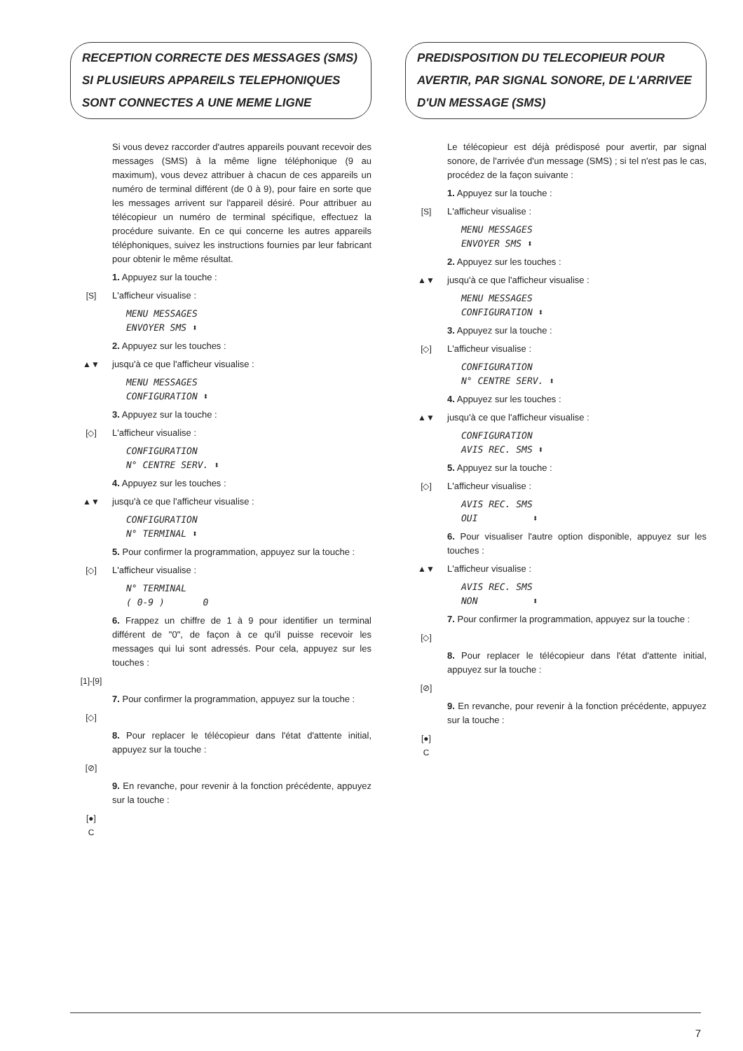RECEPTION CORRECTE DES MESSAGES (SMS)
SI PLUSIEURS APPAREILS TELEPHONIQUES
SONT CONNECTES A UNE MEME LIGNE
Si vous devez raccorder d'autres appareils pouvant recevoir des messages (SMS) à la même ligne téléphonique (9 au maximum), vous devez attribuer à chacun de ces appareils un numéro de terminal différent (de 0 à 9), pour faire en sorte que les messages arrivent sur l'appareil désiré. Pour attribuer au télécopieur un numéro de terminal spécifique, effectuez la procédure suivante. En ce qui concerne les autres appareils téléphoniques, suivez les instructions fournies par leur fabricant pour obtenir le même résultat.
1. Appuyez sur la touche :
[S] L'afficheur visualise :
MENU MESSAGES
ENVOYER SMS ⬍
2. Appuyez sur les touches :
▲▼ jusqu'à ce que l'afficheur visualise :
MENU MESSAGES
CONFIGURATION ⬍
3. Appuyez sur la touche :
[◇] L'afficheur visualise :
CONFIGURATION
N° CENTRE SERV. ⬍
4. Appuyez sur les touches :
▲▼ jusqu'à ce que l'afficheur visualise :
CONFIGURATION
N° TERMINAL ⬍
5. Pour confirmer la programmation, appuyez sur la touche :
[◇] L'afficheur visualise :
N° TERMINAL
( 0-9 ) 0
6. Frappez un chiffre de 1 à 9 pour identifier un terminal différent de "0", de façon à ce qu'il puisse recevoir les messages qui lui sont adressés. Pour cela, appuyez sur les touches :
[1]-[9]
7. Pour confirmer la programmation, appuyez sur la touche :
[◇]
8. Pour replacer le télécopieur dans l'état d'attente initial, appuyez sur la touche :
[⊘]
9. En revanche, pour revenir à la fonction précédente, appuyez sur la touche :
[●]
C
PREDISPOSITION DU TELECOPIEUR POUR
AVERTIR, PAR SIGNAL SONORE, DE L'ARRIVEE
D'UN MESSAGE (SMS)
Le télécopieur est déjà prédisposé pour avertir, par signal sonore, de l'arrivée d'un message (SMS) ; si tel n'est pas le cas, procédez de la façon suivante :
1. Appuyez sur la touche :
[S] L'afficheur visualise :
MENU MESSAGES
ENVOYER SMS ⬍
2. Appuyez sur les touches :
▲▼ jusqu'à ce que l'afficheur visualise :
MENU MESSAGES
CONFIGURATION ⬍
3. Appuyez sur la touche :
[◇] L'afficheur visualise :
CONFIGURATION
N° CENTRE SERV. ⬍
4. Appuyez sur les touches :
▲▼ jusqu'à ce que l'afficheur visualise :
CONFIGURATION
AVIS REC. SMS ⬍
5. Appuyez sur la touche :
[◇] L'afficheur visualise :
AVIS REC. SMS
OUI ⬍
6. Pour visualiser l'autre option disponible, appuyez sur les touches :
▲▼ L'afficheur visualise :
AVIS REC. SMS
NON ⬍
7. Pour confirmer la programmation, appuyez sur la touche :
[◇]
8. Pour replacer le télécopieur dans l'état d'attente initial, appuyez sur la touche :
[⊘]
9. En revanche, pour revenir à la fonction précédente, appuyez sur la touche :
[●]
C
7